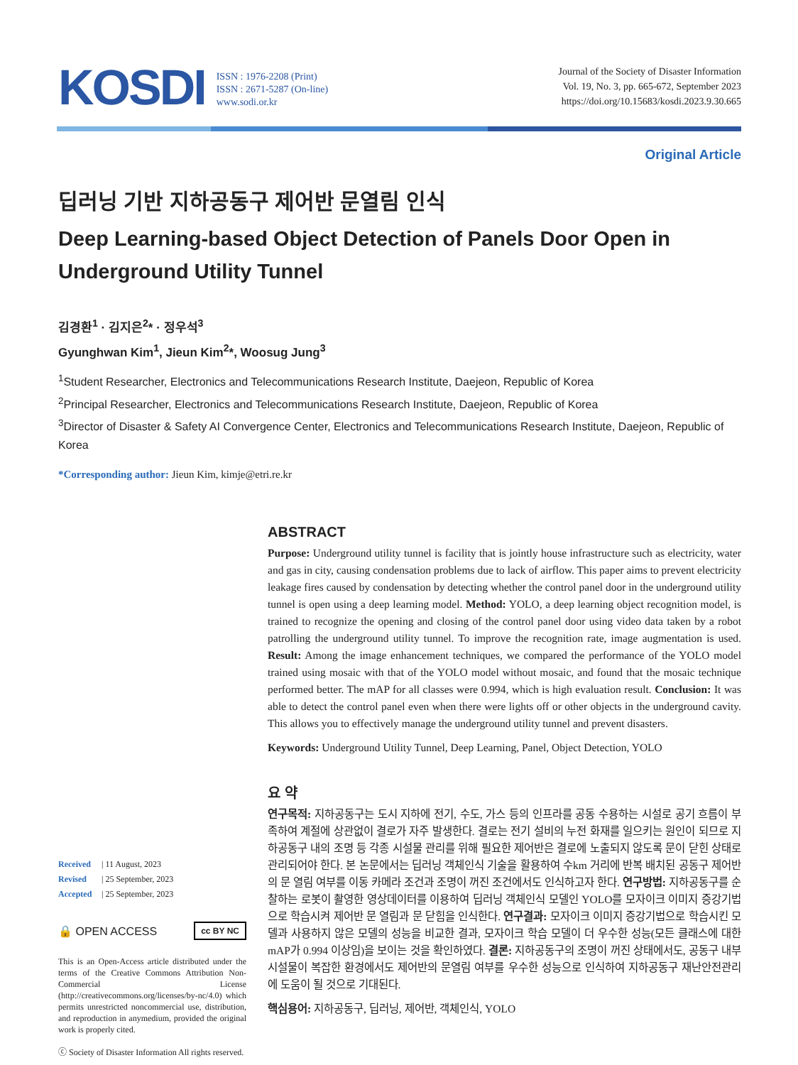KOSDI
ISSN : 1976-2208 (Print)
ISSN : 2671-5287 (On-line)
www.sodi.or.kr
Journal of the Society of Disaster Information
Vol. 19, No. 3, pp. 665-672, September 2023
https://doi.org/10.15683/kosdi.2023.9.30.665
Original Article
딥러닝 기반 지하공동구 제어반 문열림 인식
Deep Learning-based Object Detection of Panels Door Open in Underground Utility Tunnel
김경환<sup>1</sup> · 김지은<sup>2</sup>* · 정우석<sup>3</sup>
Gyunghwan Kim<sup>1</sup>, Jieun Kim<sup>2</sup>*, Woosug Jung<sup>3</sup>
<sup>1</sup> Student Researcher, Electronics and Telecommunications Research Institute, Daejeon, Republic of Korea
<sup>2</sup> Principal Researcher, Electronics and Telecommunications Research Institute, Daejeon, Republic of Korea
<sup>3</sup> Director of Disaster & Safety AI Convergence Center, Electronics and Telecommunications Research Institute, Daejeon, Republic of Korea
*Corresponding author: Jieun Kim, kimje@etri.re.kr
Received | 11 August, 2023
Revised | 25 September, 2023
Accepted | 25 September, 2023
🔒 OPEN ACCESS cc BY NC
This is an Open-Access article distributed under the terms of the Creative Commons Attribution Non-Commercial License (http://creativecommons.org/licenses/by-nc/4.0) which permits unrestricted noncommercial use, distribution, and reproduction in anymedium, provided the original work is properly cited.
ⓒ Society of Disaster Information All rights reserved.
ABSTRACT
Purpose: Underground utility tunnel is facility that is jointly house infrastructure such as electricity, water and gas in city, causing condensation problems due to lack of airflow. This paper aims to prevent electricity leakage fires caused by condensation by detecting whether the control panel door in the underground utility tunnel is open using a deep learning model. Method: YOLO, a deep learning object recognition model, is trained to recognize the opening and closing of the control panel door using video data taken by a robot patrolling the underground utility tunnel. To improve the recognition rate, image augmentation is used. Result: Among the image enhancement techniques, we compared the performance of the YOLO model trained using mosaic with that of the YOLO model without mosaic, and found that the mosaic technique performed better. The mAP for all classes were 0.994, which is high evaluation result. Conclusion: It was able to detect the control panel even when there were lights off or other objects in the underground cavity. This allows you to effectively manage the underground utility tunnel and prevent disasters.
Keywords: Underground Utility Tunnel, Deep Learning, Panel, Object Detection, YOLO
요 약
연구목적: 지하공동구는 도시 지하에 전기, 수도, 가스 등의 인프라를 공동 수용하는 시설로 공기 흐름이 부족하여 계절에 상관없이 결로가 자주 발생한다. 결로는 전기 설비의 누전 화재를 일으키는 원인이 되므로 지하공동구 내의 조명 등 각종 시설물 관리를 위해 필요한 제어반은 결로에 노출되지 않도록 문이 닫힌 상태로 관리되어야 한다. 본 논문에서는 딥러닝 객체인식 기술을 활용하여 수km 거리에 반복 배치된 공동구 제어반의 문 열림 여부를 이동 카메라 조건과 조명이 꺼진 조건에서도 인식하고자 한다. 연구방법: 지하공동구를 순찰하는 로봇이 촬영한 영상데이터를 이용하여 딥러닝 객체인식 모델인 YOLO를 모자이크 이미지 증강기법으로 학습시켜 제어반 문 열림과 문 닫힘을 인식한다. 연구결과: 모자이크 이미지 증강기법으로 학습시킨 모델과 사용하지 않은 모델의 성능을 비교한 결과, 모자이크 학습 모델이 더 우수한 성능(모든 클래스에 대한 mAP가 0.994 이상임)을 보이는 것을 확인하였다. 결론: 지하공동구의 조명이 꺼진 상태에서도, 공동구 내부 시설물이 복잡한 환경에서도 제어반의 문열림 여부를 우수한 성능으로 인식하여 지하공동구 재난안전관리에 도움이 될 것으로 기대된다.
핵심용어: 지하공동구, 딥러닝, 제어반, 객체인식, YOLO